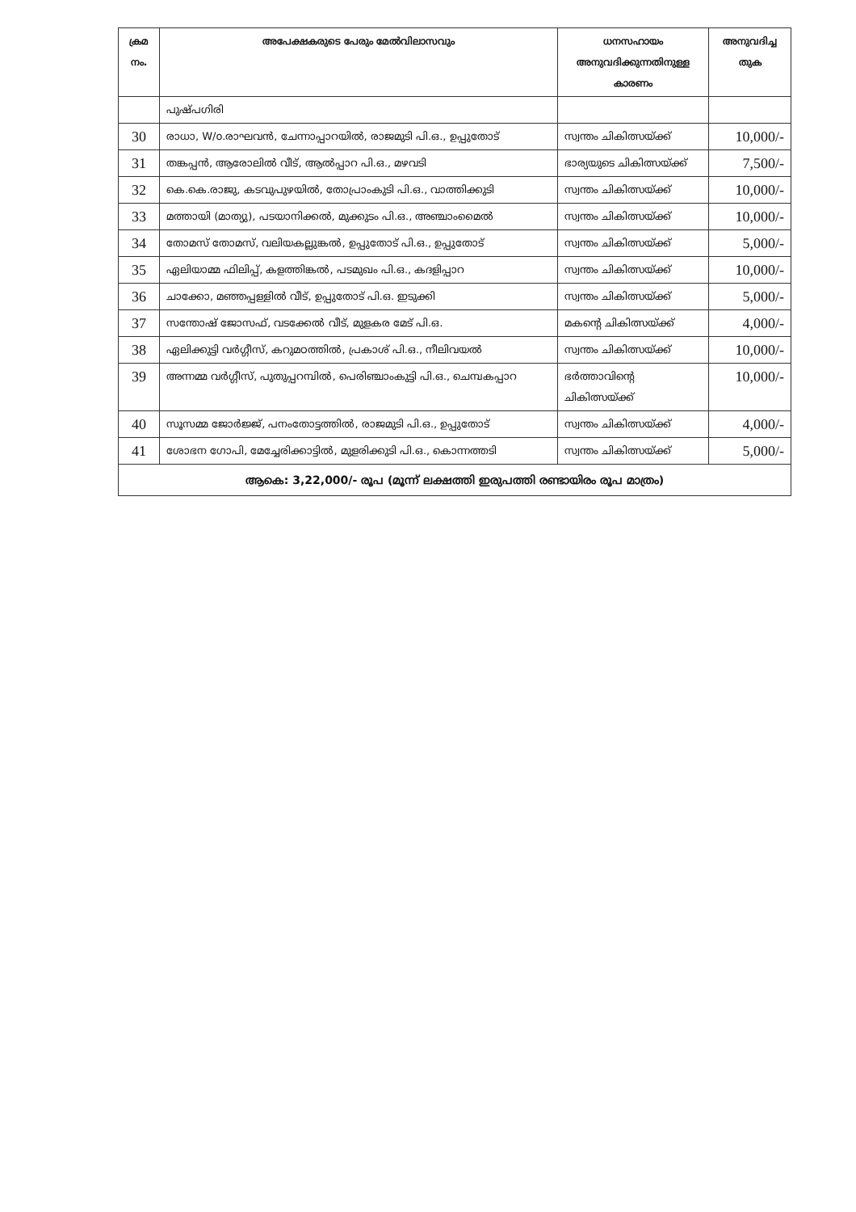| ക്രമ നം. | അപേക്ഷകരുടെ പേരും മേൽവിലാസവും | ധനസഹായം അനുവദിക്കുന്നതിനുള്ള കാരണം | അനുവദിച്ച തുക |
| --- | --- | --- | --- |
| | പുഷ്പഗിരി | | |
| 30 | രാധാ, W/o.രാഘവൻ, ചേന്നാപ്പാറയിൽ, രാജമുടി പി.ഒ., ഉപ്പുതോട് | സ്വന്തം ചികിത്സയ്ക്ക് | 10,000/- |
| 31 | തങ്കപ്പൻ, ആരോലിൽ വീട്, ആൽപ്പാറ പി.ഒ., മഴവടി | ഭാര്യയുടെ ചികിത്സയ്ക്ക് | 7,500/- |
| 32 | കെ.കെ.രാജു, കടവുപുഴയിൽ, തോപ്രാംകുടി പി.ഒ., വാത്തിക്കുടി | സ്വന്തം ചികിത്സയ്ക്ക് | 10,000/- |
| 33 | മത്തായി (മാത്യു), പടയാനിക്കൽ, മുക്കുടം പി.ഒ., അഞ്ചാംമൈൽ | സ്വന്തം ചികിത്സയ്ക്ക് | 10,000/- |
| 34 | തോമസ് തോമസ്, വലിയകല്ലുങ്കൽ, ഉപ്പുതോട് പി.ഒ., ഉപ്പുതോട് | സ്വന്തം ചികിത്സയ്ക്ക് | 5,000/- |
| 35 | ഏലിയാമ്മ ഫിലിപ്പ്, കളത്തിങ്കൽ, പടമുഖം പി.ഒ., കദളിപ്പാറ | സ്വന്തം ചികിത്സയ്ക്ക് | 10,000/- |
| 36 | ചാക്കോ, മഞ്ഞപ്പള്ളിൽ വീട്, ഉപ്പുതോട് പി.ഒ. ഇടുക്കി | സ്വന്തം ചികിത്സയ്ക്ക് | 5,000/- |
| 37 | സന്തോഷ് ജോസഫ്, വടക്കേൽ വീട്, മുളകര മേട് പി.ഒ. | മകന്റെ ചികിത്സയ്ക്ക് | 4,000/- |
| 38 | ഏലിക്കുട്ടി വർഗ്ഗീസ്, കറുമഠത്തിൽ, പ്രകാശ് പി.ഒ., നീലിവയൽ | സ്വന്തം ചികിത്സയ്ക്ക് | 10,000/- |
| 39 | അന്നമ്മ വർഗ്ഗീസ്, പുതുപ്പറമ്പിൽ, പെരിഞ്ചാംകുട്ടി പി.ഒ., ചെമ്പകപ്പാറ | ഭർത്താവിന്റെ ചികിത്സയ്ക്ക് | 10,000/- |
| 40 | സൂസമ്മ ജോർജ്ജ്, പനംതോട്ടത്തിൽ, രാജമുടി പി.ഒ., ഉപ്പുതോട് | സ്വന്തം ചികിത്സയ്ക്ക് | 4,000/- |
| 41 | ശോഭന ഗോപി, മേച്ചേരിക്കാട്ടിൽ, മുളരിക്കുടി പി.ഒ., കൊന്നത്തടി | സ്വന്തം ചികിത്സയ്ക്ക് | 5,000/- |
| ആകെ: 3,22,000/- രൂപ (മൂന്ന് ലക്ഷത്തി ഇരുപത്തി രണ്ടായിരം രൂപ മാത്രം) | | | |